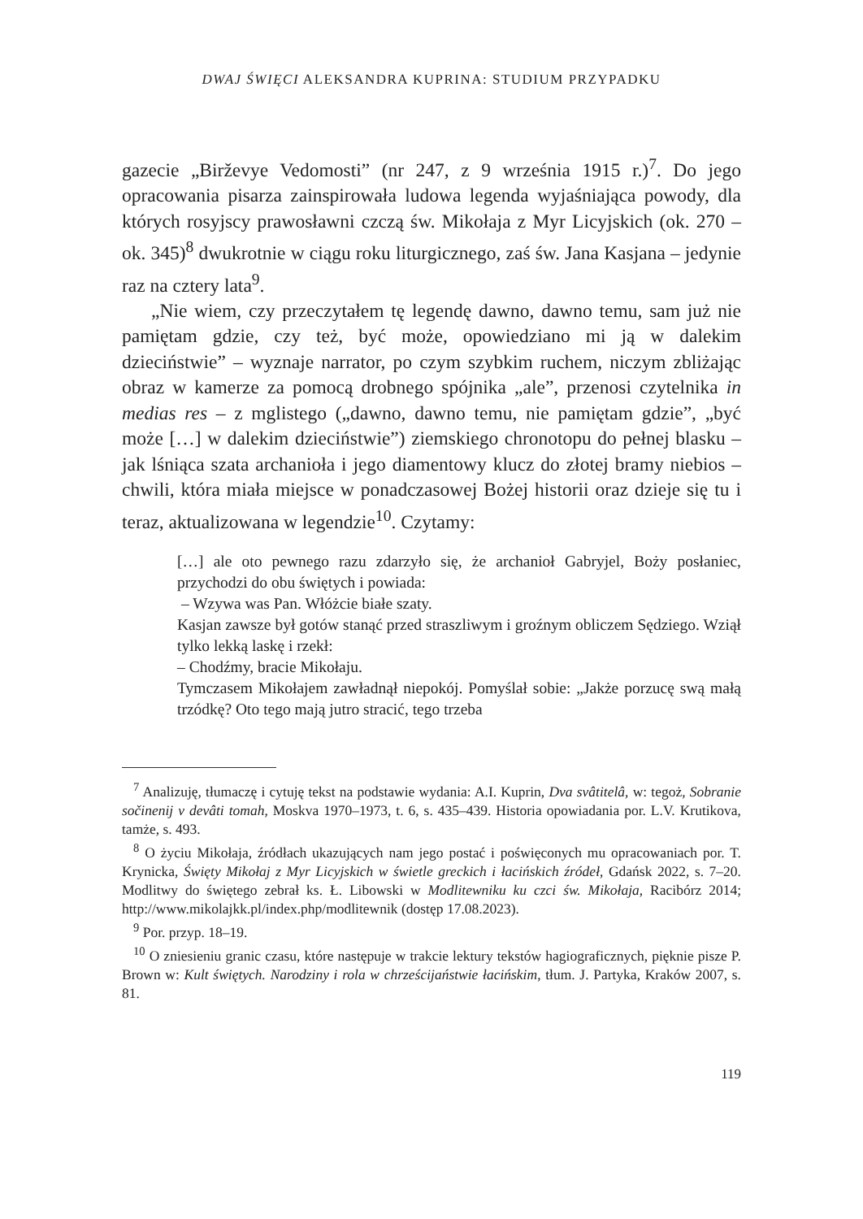DWAJ ŚWIĘCI ALEKSANDRA KUPRINA: STUDIUM PRZYPADKU
gazecie „Birževye Vedomosti” (nr 247, z 9 września 1915 r.)<sup>7</sup>. Do jego opracowania pisarza zainspirowała ludowa legenda wyjaśniająca powody, dla których rosyjscy prawosławni czczą św. Mikołaja z Myr Licyjskich (ok. 270 – ok. 345)<sup>8</sup> dwukrotnie w ciągu roku liturgicznego, zaś św. Jana Kasjana – jedynie raz na cztery lata<sup>9</sup>.
„Nie wiem, czy przeczytałem tę legendę dawno, dawno temu, sam już nie pamiętam gdzie, czy też, być może, opowiedziano mi ją w dalekim dzieciństwie” – wyznaje narrator, po czym szybkim ruchem, niczym zbliżając obraz w kamerze za pomocą drobnego spójnika „ale”, przenosi czytelnika in medias res – z mglistego („dawno, dawno temu, nie pamiętam gdzie”, „być może […] w dalekim dzieciństwie”) ziemskiego chronotopu do pełnej blasku – jak lśniąca szata archanioła i jego diamentowy klucz do złotej bramy niebios – chwili, która miała miejsce w ponadczasowej Bożej historii oraz dzieje się tu i teraz, aktualizowana w legendzie<sup>10</sup>. Czytamy:
[…] ale oto pewnego razu zdarzyło się, że archanioł Gabryjel, Boży posłaniec, przychodzi do obu świętych i powiada:
– Wzywa was Pan. Włóżcie białe szaty.
Kasjan zawsze był gotów stanąć przed straszliwym i groźnym obliczem Sędziego. Wziął tylko lekką laskę i rzekł:
– Chodźmy, bracie Mikołaju.
Tymczasem Mikołajem zawładnął niepokój. Pomyślał sobie: „Jakże porzucę swą małą trzódkę? Oto tego mają jutro stracić, tego trzeba
<sup>7</sup> Analizuję, tłumaczę i cytuję tekst na podstawie wydania: A.I. Kuprin, Dva svâtitelâ, w: tegoż, Sobranie sočinenij v devâti tomah, Moskva 1970–1973, t. 6, s. 435–439. Historia opowiadania por. L.V. Krutikova, tamże, s. 493.
<sup>8</sup> O życiu Mikołaja, źródłach ukazujących nam jego postać i poświęconych mu opracowaniach por. T. Krynicka, Święty Mikołaj z Myr Licyjskich w świetle greckich i łacińskich źródeł, Gdańsk 2022, s. 7–20. Modlitwy do świętego zebrał ks. Ł. Libowski w Modlitewniku ku czci św. Mikołaja, Racibórz 2014; http://www.mikolajkk.pl/index.php/modlitewnik (dostęp 17.08.2023).
<sup>9</sup> Por. przyp. 18–19.
<sup>10</sup> O zniesieniu granic czasu, które następuje w trakcie lektury tekstów hagiograficznych, pięknie pisze P. Brown w: Kult świętych. Narodziny i rola w chrześcijaństwie łacińskim, tłum. J. Partyka, Kraków 2007, s. 81.
119